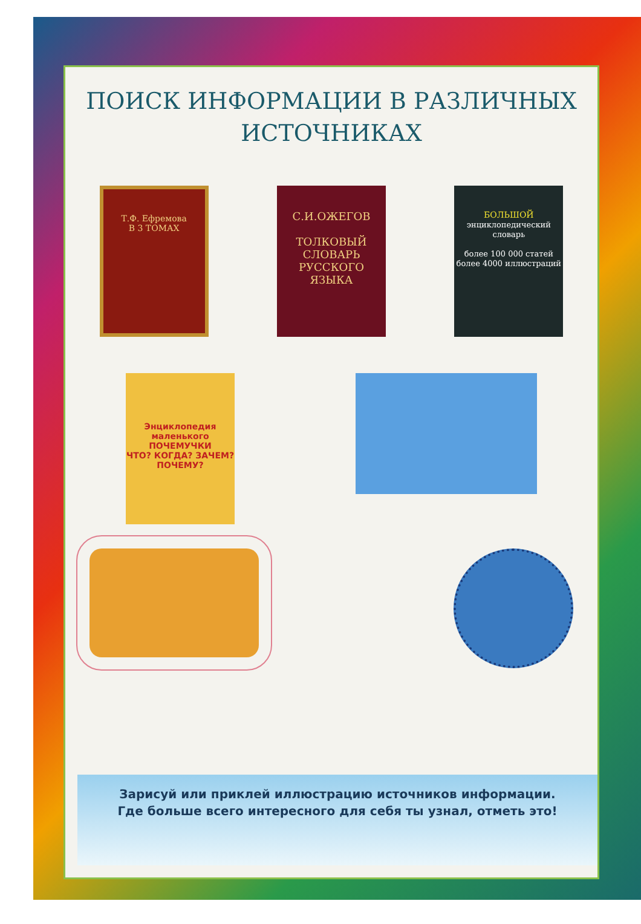ПОИСК ИНФОРМАЦИИ В РАЗЛИЧНЫХ
ИСТОЧНИКАХ
Т.Ф. Ефремова
В 3 ТОМАХ
С.И.ОЖЕГОВ
ТОЛКОВЫЙ СЛОВАРЬ РУССКОГО ЯЗЫКА
БОЛЬШОЙ
энциклопедический словарь
более 100 000 статей
более 4000 иллюстраций
Энциклопедия маленького ПОЧЕМУЧКИ
ЧТО? КОГДА? ЗАЧЕМ? ПОЧЕМУ?
Зарисуй или приклей иллюстрацию источников информации.
Где больше всего интересного для себя ты узнал, отметь это!